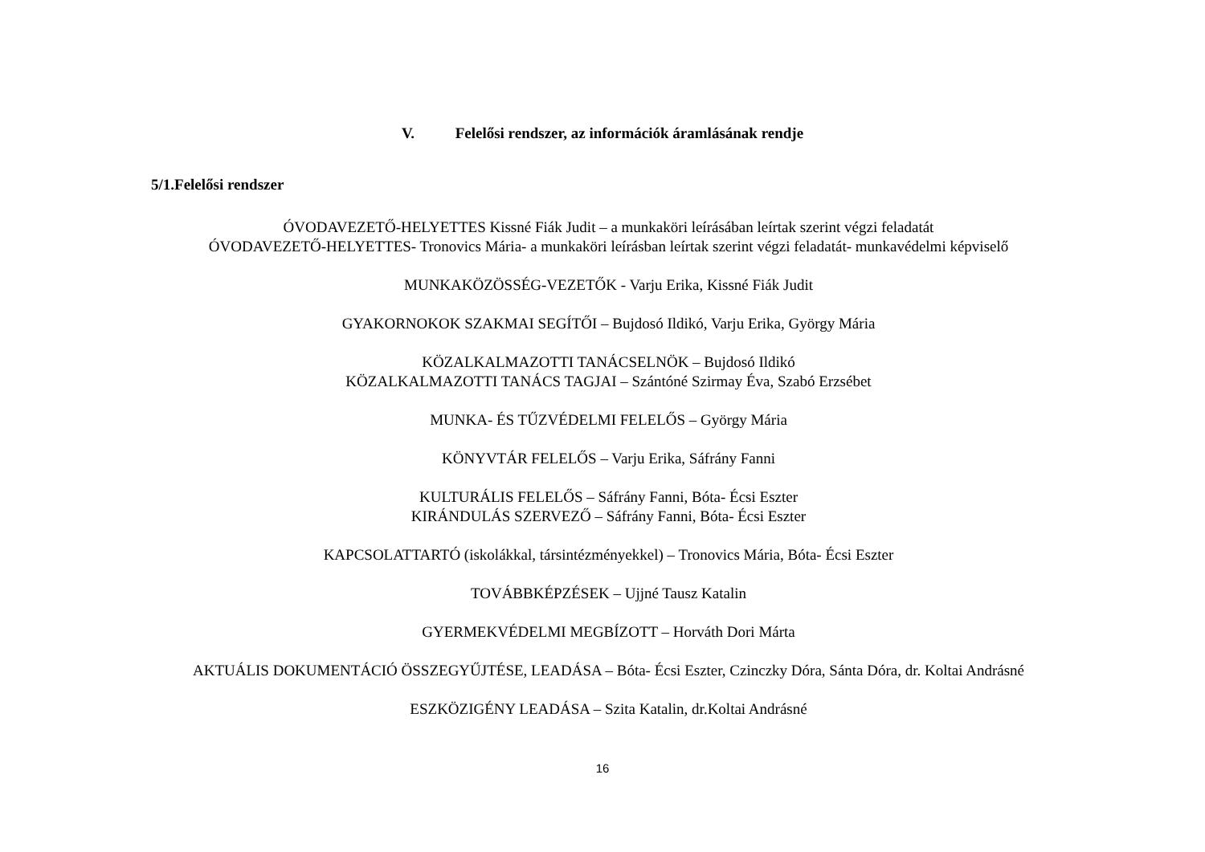V. Felelősi rendszer, az információk áramlásának rendje
5/1.Felelősi rendszer
ÓVODAVEZETŐ-HELYETTES Kissné Fiák Judit – a munkaköri leírásában leírtak szerint végzi feladatát
ÓVODAVEZETŐ-HELYETTES- Tronovics Mária- a munkaköri leírásban leírtak szerint végzi feladatát- munkavédelmi képviselő
MUNKAKÖZÖSSÉG-VEZETŐK - Varju Erika, Kissné Fiák Judit
GYAKORNOKOK SZAKMAI SEGÍTŐI – Bujdosó Ildikó, Varju Erika, György Mária
KÖZALKALMAZOTTI TANÁCSELNÖK – Bujdosó Ildikó
KÖZALKALMAZOTTI TANÁCS TAGJAI – Szántóné Szirmay Éva, Szabó Erzsébet
MUNKA- ÉS TŰZVÉDELMI FELELŐS – György Mária
KÖNYVTÁR FELELŐS – Varju Erika, Sáfrány Fanni
KULTURÁLIS FELELŐS – Sáfrány Fanni, Bóta- Écsi Eszter
KIRÁNDULÁS SZERVEZŐ – Sáfrány Fanni, Bóta- Écsi Eszter
KAPCSOLATTARTÓ (iskolákkal, társintézményekkel) – Tronovics Mária, Bóta- Écsi Eszter
TOVÁBBKÉPZÉSEK – Ujjné Tausz Katalin
GYERMEKVÉDELMI MEGBÍZOTT – Horváth Dori Márta
AKTUÁLIS DOKUMENTÁCIÓ ÖSSZEGYŰJTÉSE, LEADÁSA – Bóta- Écsi Eszter, Czinczky Dóra, Sánta Dóra, dr. Koltai Andrásné
ESZKÖZIGÉNY LEADÁSA – Szita Katalin, dr.Koltai Andrásné
16